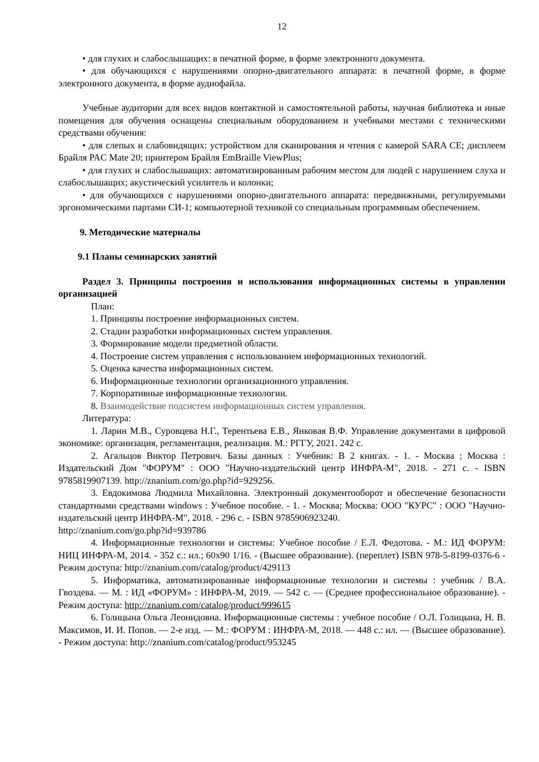12
• для глухих и слабослышащих: в печатной форме, в форме электронного документа.
• для обучающихся с нарушениями опорно-двигательного аппарата: в печатной форме, в форме электронного документа, в форме аудиофайла.
Учебные аудитории для всех видов контактной и самостоятельной работы, научная библиотека и иные помещения для обучения оснащены специальным оборудованием и учебными местами с техническими средствами обучения:
• для слепых и слабовидящих: устройством для сканирования и чтения с камерой SARA CE; дисплеем Брайля PAC Mate 20; принтером Брайля EmBraille ViewPlus;
• для глухих и слабослышащих: автоматизированным рабочим местом для людей с нарушением слуха и слабослышащих; акустический усилитель и колонки;
• для обучающихся с нарушениями опорно-двигательного аппарата: передвижными, регулируемыми эргономическими партами СИ-1; компьютерной техникой со специальным программным обеспечением.
9. Методические материалы
9.1 Планы семинарских занятий
Раздел 3. Принципы построения и использования информационных системы в управлении организацией
План:
1. Принципы построение информационных систем.
2. Стадии разработки информационных систем управления.
3. Формирование модели предметной области.
4. Построение систем управления с использованием информационных технологий.
5. Оценка качества информационных систем.
6. Информационные технологии организационного управления.
7. Корпоративные информационные технологии.
8. Взаимодействие подсистем информационных систем управления.
Литература:
1. Ларин М.В., Суровцева Н.Г., Терентьева Е.В., Янковая В.Ф. Управление документами в цифровой экономике: организация, регламентация, реализация. М.: РГГУ, 2021. 242 с.
2. Агальцов Виктор Петрович. Базы данных : Учебник: В 2 книгах. - 1. - Москва ; Москва : Издательский Дом "ФОРУМ" : ООО "Научно-издательский центр ИНФРА-М", 2018. - 271 с. - ISBN 9785819907139. http://znanium.com/go.php?id=929256.
3. Евдокимова Людмила Михайловна. Электронный документооборот и обеспечение безопасности стандартными средствами windows : Учебное пособие. - 1. - Москва; Москва: ООО "КУРС" : ООО "Научно-издательский центр ИНФРА-М", 2018. - 296 с. - ISBN 9785906923240.
http://znanium.com/go.php?id=939786
4. Информационные технологии и системы: Учебное пособие / Е.Л. Федотова. - М.: ИД ФОРУМ: НИЦ ИНФРА-М, 2014. - 352 с.: ил.; 60x90 1/16. - (Высшее образование). (переплет) ISBN 978-5-8199-0376-6 - Режим доступа: http://znanium.com/catalog/product/429113
5. Информатика, автоматизированные информационные технологии и системы : учебник / В.А. Гвоздева. — М. : ИД «ФОРУМ» : ИНФРА-М, 2019. — 542 с. — (Среднее профессиональное образование). - Режим доступа: http://znanium.com/catalog/product/999615
6. Голицына Ольга Леонидовна. Информационные системы : учебное пособие / О.Л. Голицына, Н. В. Максимов, И. И. Попов. — 2-е изд. — М.: ФОРУМ : ИНФРА-М, 2018. — 448 с.: ил. — (Высшее образование). - Режим доступа: http://znanium.com/catalog/product/953245